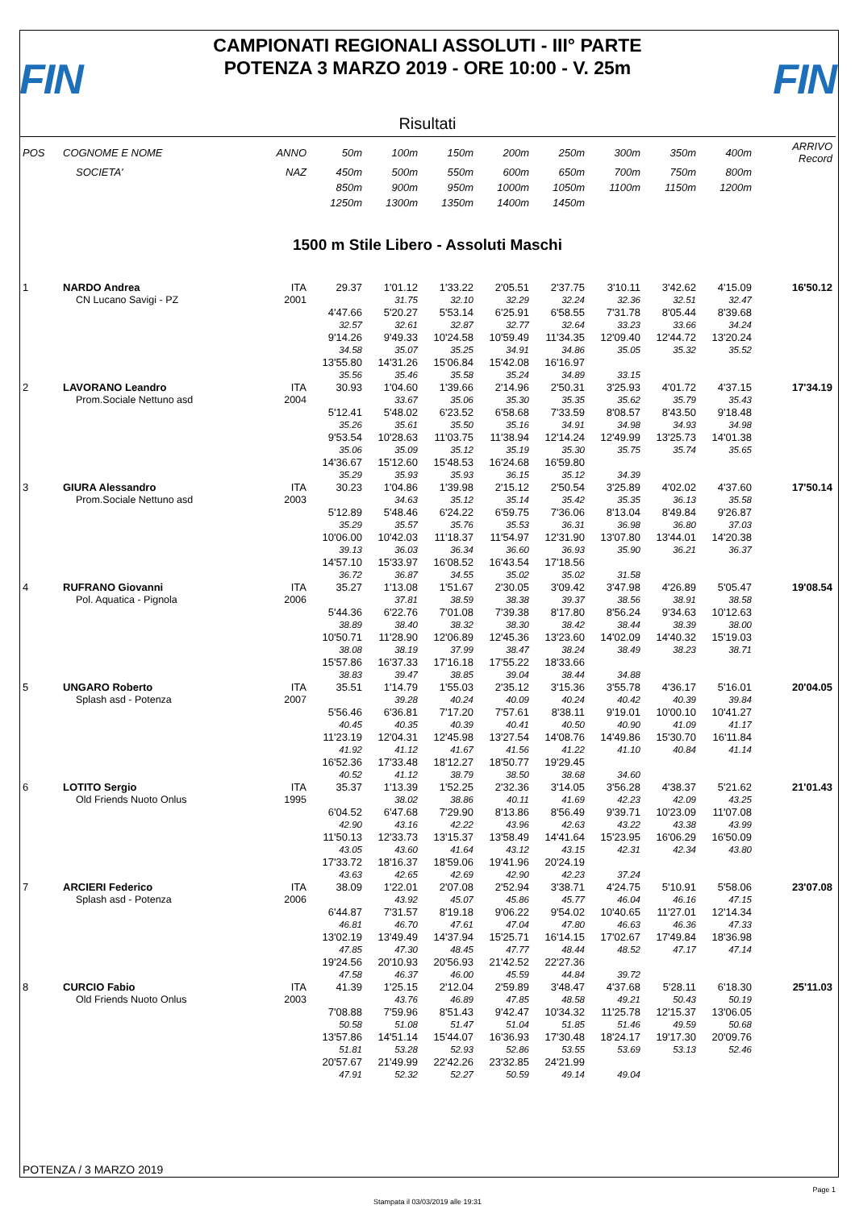FIN
CAMPIONATI REGIONALI ASSOLUTI - III° PARTE
POTENZA 3 MARZO 2019 - ORE 10:00 - V. 25m
FIN
Risultati
| POS | COGNOME E NOME | ANNO | 50m | 100m | 150m | 200m | 250m | 300m | 350m | 400m | ARRIVO Record |
| --- | --- | --- | --- | --- | --- | --- | --- | --- | --- | --- | --- |
| | SOCIETA' | NAZ | 450m | 500m | 550m | 600m | 650m | 700m | 750m | 800m | |
| | | | 850m | 900m | 950m | 1000m | 1050m | 1100m | 1150m | 1200m | |
| | | | 1250m | 1300m | 1350m | 1400m | 1450m | | | | |
1500 m Stile Libero - Assoluti Maschi
| 1 | NARDO Andrea | ITA | 29.37 | 1'01.12 | 1'33.22 | 2'05.51 | 2'37.75 | 3'10.11 | 3'42.62 | 4'15.09 | 16'50.12 |
| | CN Lucano Savigi - PZ | 2001 | | 31.75 | 32.10 | 32.29 | 32.24 | 32.36 | 32.51 | 32.47 | |
| | | | 4'47.66 | 5'20.27 | 5'53.14 | 6'25.91 | 6'58.55 | 7'31.78 | 8'05.44 | 8'39.68 | |
| | | | 32.57 | 32.61 | 32.87 | 32.77 | 32.64 | 33.23 | 33.66 | 34.24 | |
| | | | 9'14.26 | 9'49.33 | 10'24.58 | 10'59.49 | 11'34.35 | 12'09.40 | 12'44.72 | 13'20.24 | |
| | | | 34.58 | 35.07 | 35.25 | 34.91 | 34.86 | 35.05 | 35.32 | 35.52 | |
| | | | 13'55.80 | 14'31.26 | 15'06.84 | 15'42.08 | 16'16.97 | | | | |
| | | | 35.56 | 35.46 | 35.58 | 35.24 | 34.89 | 33.15 | | | |
| 2 | LAVORANO Leandro | ITA | 30.93 | 1'04.60 | 1'39.66 | 2'14.96 | 2'50.31 | 3'25.93 | 4'01.72 | 4'37.15 | 17'34.19 |
| | Prom.Sociale Nettuno asd | 2004 | | 33.67 | 35.06 | 35.30 | 35.35 | 35.62 | 35.79 | 35.43 | |
| | | | 5'12.41 | 5'48.02 | 6'23.52 | 6'58.68 | 7'33.59 | 8'08.57 | 8'43.50 | 9'18.48 | |
| | | | 35.26 | 35.61 | 35.50 | 35.16 | 34.91 | 34.98 | 34.93 | 34.98 | |
| | | | 9'53.54 | 10'28.63 | 11'03.75 | 11'38.94 | 12'14.24 | 12'49.99 | 13'25.73 | 14'01.38 | |
| | | | 35.06 | 35.09 | 35.12 | 35.19 | 35.30 | 35.75 | 35.74 | 35.65 | |
| | | | 14'36.67 | 15'12.60 | 15'48.53 | 16'24.68 | 16'59.80 | | | | |
| | | | 35.29 | 35.93 | 35.93 | 36.15 | 35.12 | 34.39 | | | |
| 3 | GIURA Alessandro | ITA | 30.23 | 1'04.86 | 1'39.98 | 2'15.12 | 2'50.54 | 3'25.89 | 4'02.02 | 4'37.60 | 17'50.14 |
| | Prom.Sociale Nettuno asd | 2003 | | 34.63 | 35.12 | 35.14 | 35.42 | 35.35 | 36.13 | 35.58 | |
| | | | 5'12.89 | 5'48.46 | 6'24.22 | 6'59.75 | 7'36.06 | 8'13.04 | 8'49.84 | 9'26.87 | |
| | | | 35.29 | 35.57 | 35.76 | 35.53 | 36.31 | 36.98 | 36.80 | 37.03 | |
| | | | 10'06.00 | 10'42.03 | 11'18.37 | 11'54.97 | 12'31.90 | 13'07.80 | 13'44.01 | 14'20.38 | |
| | | | 39.13 | 36.03 | 36.34 | 36.60 | 36.93 | 35.90 | 36.21 | 36.37 | |
| | | | 14'57.10 | 15'33.97 | 16'08.52 | 16'43.54 | 17'18.56 | | | | |
| | | | 36.72 | 36.87 | 34.55 | 35.02 | 35.02 | 31.58 | | | |
| 4 | RUFRANO Giovanni | ITA | 35.27 | 1'13.08 | 1'51.67 | 2'30.05 | 3'09.42 | 3'47.98 | 4'26.89 | 5'05.47 | 19'08.54 |
| | Pol. Aquatica - Pignola | 2006 | | 37.81 | 38.59 | 38.38 | 39.37 | 38.56 | 38.91 | 38.58 | |
| | | | 5'44.36 | 6'22.76 | 7'01.08 | 7'39.38 | 8'17.80 | 8'56.24 | 9'34.63 | 10'12.63 | |
| | | | 38.89 | 38.40 | 38.32 | 38.30 | 38.42 | 38.44 | 38.39 | 38.00 | |
| | | | 10'50.71 | 11'28.90 | 12'06.89 | 12'45.36 | 13'23.60 | 14'02.09 | 14'40.32 | 15'19.03 | |
| | | | 38.08 | 38.19 | 37.99 | 38.47 | 38.24 | 38.49 | 38.23 | 38.71 | |
| | | | 15'57.86 | 16'37.33 | 17'16.18 | 17'55.22 | 18'33.66 | | | | |
| | | | 38.83 | 39.47 | 38.85 | 39.04 | 38.44 | 34.88 | | | |
| 5 | UNGARO Roberto | ITA | 35.51 | 1'14.79 | 1'55.03 | 2'35.12 | 3'15.36 | 3'55.78 | 4'36.17 | 5'16.01 | 20'04.05 |
| | Splash asd - Potenza | 2007 | | 39.28 | 40.24 | 40.09 | 40.24 | 40.42 | 40.39 | 39.84 | |
| | | | 5'56.46 | 6'36.81 | 7'17.20 | 7'57.61 | 8'38.11 | 9'19.01 | 10'00.10 | 10'41.27 | |
| | | | 40.45 | 40.35 | 40.39 | 40.41 | 40.50 | 40.90 | 41.09 | 41.17 | |
| | | | 11'23.19 | 12'04.31 | 12'45.98 | 13'27.54 | 14'08.76 | 14'49.86 | 15'30.70 | 16'11.84 | |
| | | | 41.92 | 41.12 | 41.67 | 41.56 | 41.22 | 41.10 | 40.84 | 41.14 | |
| | | | 16'52.36 | 17'33.48 | 18'12.27 | 18'50.77 | 19'29.45 | | | | |
| | | | 40.52 | 41.12 | 38.79 | 38.50 | 38.68 | 34.60 | | | |
| 6 | LOTITO Sergio | ITA | 35.37 | 1'13.39 | 1'52.25 | 2'32.36 | 3'14.05 | 3'56.28 | 4'38.37 | 5'21.62 | 21'01.43 |
| | Old Friends Nuoto Onlus | 1995 | | 38.02 | 38.86 | 40.11 | 41.69 | 42.23 | 42.09 | 43.25 | |
| | | | 6'04.52 | 6'47.68 | 7'29.90 | 8'13.86 | 8'56.49 | 9'39.71 | 10'23.09 | 11'07.08 | |
| | | | 42.90 | 43.16 | 42.22 | 43.96 | 42.63 | 43.22 | 43.38 | 43.99 | |
| | | | 11'50.13 | 12'33.73 | 13'15.37 | 13'58.49 | 14'41.64 | 15'23.95 | 16'06.29 | 16'50.09 | |
| | | | 43.05 | 43.60 | 41.64 | 43.12 | 43.15 | 42.31 | 42.34 | 43.80 | |
| | | | 17'33.72 | 18'16.37 | 18'59.06 | 19'41.96 | 20'24.19 | | | | |
| | | | 43.63 | 42.65 | 42.69 | 42.90 | 42.23 | 37.24 | | | |
| 7 | ARCIERI Federico | ITA | 38.09 | 1'22.01 | 2'07.08 | 2'52.94 | 3'38.71 | 4'24.75 | 5'10.91 | 5'58.06 | 23'07.08 |
| | Splash asd - Potenza | 2006 | | 43.92 | 45.07 | 45.86 | 45.77 | 46.04 | 46.16 | 47.15 | |
| | | | 6'44.87 | 7'31.57 | 8'19.18 | 9'06.22 | 9'54.02 | 10'40.65 | 11'27.01 | 12'14.34 | |
| | | | 46.81 | 46.70 | 47.61 | 47.04 | 47.80 | 46.63 | 46.36 | 47.33 | |
| | | | 13'02.19 | 13'49.49 | 14'37.94 | 15'25.71 | 16'14.15 | 17'02.67 | 17'49.84 | 18'36.98 | |
| | | | 47.85 | 47.30 | 48.45 | 47.77 | 48.44 | 48.52 | 47.17 | 47.14 | |
| | | | 19'24.56 | 20'10.93 | 20'56.93 | 21'42.52 | 22'27.36 | | | | |
| | | | 47.58 | 46.37 | 46.00 | 45.59 | 44.84 | 39.72 | | | |
| 8 | CURCIO Fabio | ITA | 41.39 | 1'25.15 | 2'12.04 | 2'59.89 | 3'48.47 | 4'37.68 | 5'28.11 | 6'18.30 | 25'11.03 |
| | Old Friends Nuoto Onlus | 2003 | | 43.76 | 46.89 | 47.85 | 48.58 | 49.21 | 50.43 | 50.19 | |
| | | | 7'08.88 | 7'59.96 | 8'51.43 | 9'42.47 | 10'34.32 | 11'25.78 | 12'15.37 | 13'06.05 | |
| | | | 50.58 | 51.08 | 51.47 | 51.04 | 51.85 | 51.46 | 49.59 | 50.68 | |
| | | | 13'57.86 | 14'51.14 | 15'44.07 | 16'36.93 | 17'30.48 | 18'24.17 | 19'17.30 | 20'09.76 | |
| | | | 51.81 | 53.28 | 52.93 | 52.86 | 53.55 | 53.69 | 53.13 | 52.46 | |
| | | | 20'57.67 | 21'49.99 | 22'42.26 | 23'32.85 | 24'21.99 | | | | |
| | | | 47.91 | 52.32 | 52.27 | 50.59 | 49.14 | 49.04 | | | |
POTENZA / 3 MARZO 2019
Page 1
Stampata il 03/03/2019 alle 19:31